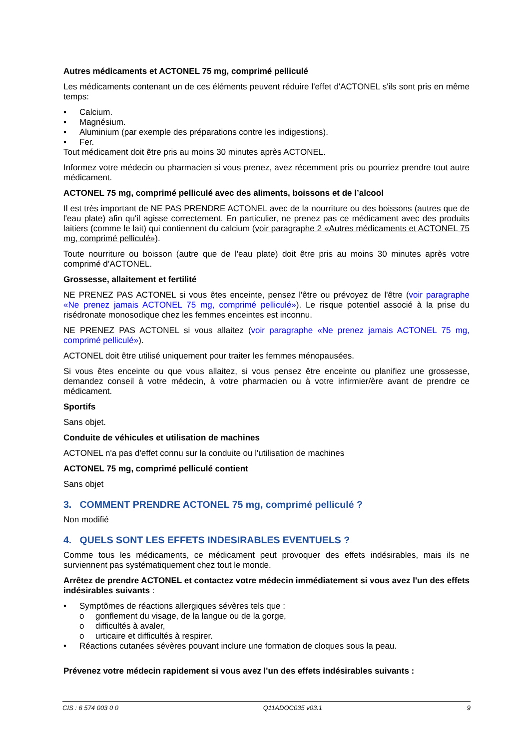Autres médicaments et ACTONEL 75 mg, comprimé pelliculé
Les médicaments contenant un de ces éléments peuvent réduire l'effet d'ACTONEL s'ils sont pris en même temps:
• Calcium.
• Magnésium.
• Aluminium (par exemple des préparations contre les indigestions).
• Fer.
Tout médicament doit être pris au moins 30 minutes après ACTONEL.
Informez votre médecin ou pharmacien si vous prenez, avez récemment pris ou pourriez prendre tout autre médicament.
ACTONEL 75 mg, comprimé pelliculé avec des aliments, boissons et de l’alcool
Il est très important de NE PAS PRENDRE ACTONEL avec de la nourriture ou des boissons (autres que de l'eau plate) afin qu'il agisse correctement. En particulier, ne prenez pas ce médicament avec des produits laitiers (comme le lait) qui contiennent du calcium (voir paragraphe 2 «Autres médicaments et ACTONEL 75 mg, comprimé pelliculé»).
Toute nourriture ou boisson (autre que de l'eau plate) doit être pris au moins 30 minutes après votre comprimé d’ACTONEL.
Grossesse, allaitement et fertilité
NE PRENEZ PAS ACTONEL si vous êtes enceinte, pensez l'être ou prévoyez de l'être (voir paragraphe «Ne prenez jamais ACTONEL 75 mg, comprimé pelliculé»). Le risque potentiel associé à la prise du risédronate monosodique chez les femmes enceintes est inconnu.
NE PRENEZ PAS ACTONEL si vous allaitez (voir paragraphe «Ne prenez jamais ACTONEL 75 mg, comprimé pelliculé»).
ACTONEL doit être utilisé uniquement pour traiter les femmes ménopausées.
Si vous êtes enceinte ou que vous allaitez, si vous pensez être enceinte ou planifiez une grossesse, demandez conseil à votre médecin, à votre pharmacien ou à votre infirmier/ère avant de prendre ce médicament.
Sportifs
Sans objet.
Conduite de véhicules et utilisation de machines
ACTONEL n'a pas d'effet connu sur la conduite ou l'utilisation de machines
ACTONEL 75 mg, comprimé pelliculé contient
Sans objet
3. COMMENT PRENDRE ACTONEL 75 mg, comprimé pelliculé ?
Non modifié
4. QUELS SONT LES EFFETS INDESIRABLES EVENTUELS ?
Comme tous les médicaments, ce médicament peut provoquer des effets indésirables, mais ils ne surviennent pas systématiquement chez tout le monde.
Arrêtez de prendre ACTONEL et contactez votre médecin immédiatement si vous avez l'un des effets indésirables suivants :
• Symptômes de réactions allergiques sévères tels que :
o gonflement du visage, de la langue ou de la gorge,
o difficultés à avaler,
o urticaire et difficultés à respirer.
• Réactions cutanées sévères pouvant inclure une formation de cloques sous la peau.
Prévenez votre médecin rapidement si vous avez l'un des effets indésirables suivants :
CIS : 6 574 003 0 0 Q11ADOC035 v03.1 9